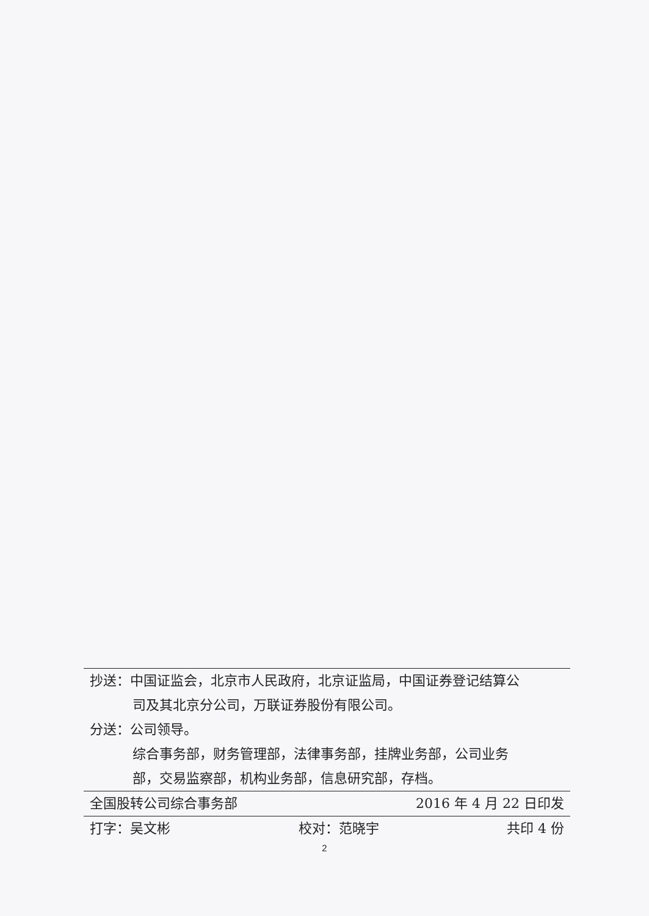抄送：中国证监会，北京市人民政府，北京证监局，中国证券登记结算公
司及其北京分公司，万联证券股份有限公司。
分送：公司领导。
综合事务部，财务管理部，法律事务部，挂牌业务部，公司业务
部，交易监察部，机构业务部，信息研究部，存档。
全国股转公司综合事务部 2016 年 4 月 22 日印发
打字：吴文彬 校对：范晓宇 共印 4 份
2